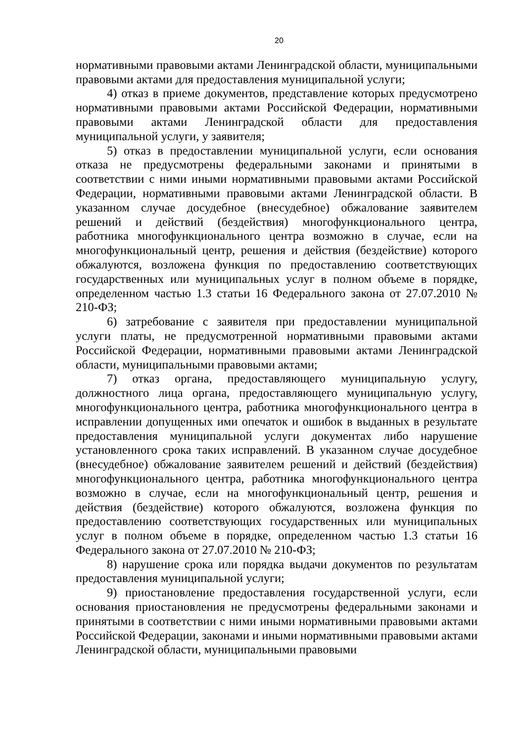20
нормативными правовыми актами Ленинградской области, муниципальными правовыми актами для предоставления муниципальной услуги;
4) отказ в приеме документов, представление которых предусмотрено нормативными правовыми актами Российской Федерации, нормативными правовыми актами Ленинградской области для предоставления муниципальной услуги, у заявителя;
5) отказ в предоставлении муниципальной услуги, если основания отказа не предусмотрены федеральными законами и принятыми в соответствии с ними иными нормативными правовыми актами Российской Федерации, нормативными правовыми актами Ленинградской области. В указанном случае досудебное (внесудебное) обжалование заявителем решений и действий (бездействия) многофункционального центра, работника многофункционального центра возможно в случае, если на многофункциональный центр, решения и действия (бездействие) которого обжалуются, возложена функция по предоставлению соответствующих государственных или муниципальных услуг в полном объеме в порядке, определенном частью 1.3 статьи 16 Федерального закона от 27.07.2010 № 210-ФЗ;
6) затребование с заявителя при предоставлении муниципальной услуги платы, не предусмотренной нормативными правовыми актами Российской Федерации, нормативными правовыми актами Ленинградской области, муниципальными правовыми актами;
7) отказ органа, предоставляющего муниципальную услугу, должностного лица органа, предоставляющего муниципальную услугу, многофункционального центра, работника многофункционального центра в исправлении допущенных ими опечаток и ошибок в выданных в результате предоставления муниципальной услуги документах либо нарушение установленного срока таких исправлений. В указанном случае досудебное (внесудебное) обжалование заявителем решений и действий (бездействия) многофункционального центра, работника многофункционального центра возможно в случае, если на многофункциональный центр, решения и действия (бездействие) которого обжалуются, возложена функция по предоставлению соответствующих государственных или муниципальных услуг в полном объеме в порядке, определенном частью 1.3 статьи 16 Федерального закона от 27.07.2010 № 210-ФЗ;
8) нарушение срока или порядка выдачи документов по результатам предоставления муниципальной услуги;
9) приостановление предоставления государственной услуги, если основания приостановления не предусмотрены федеральными законами и принятыми в соответствии с ними иными нормативными правовыми актами Российской Федерации, законами и иными нормативными правовыми актами Ленинградской области, муниципальными правовыми